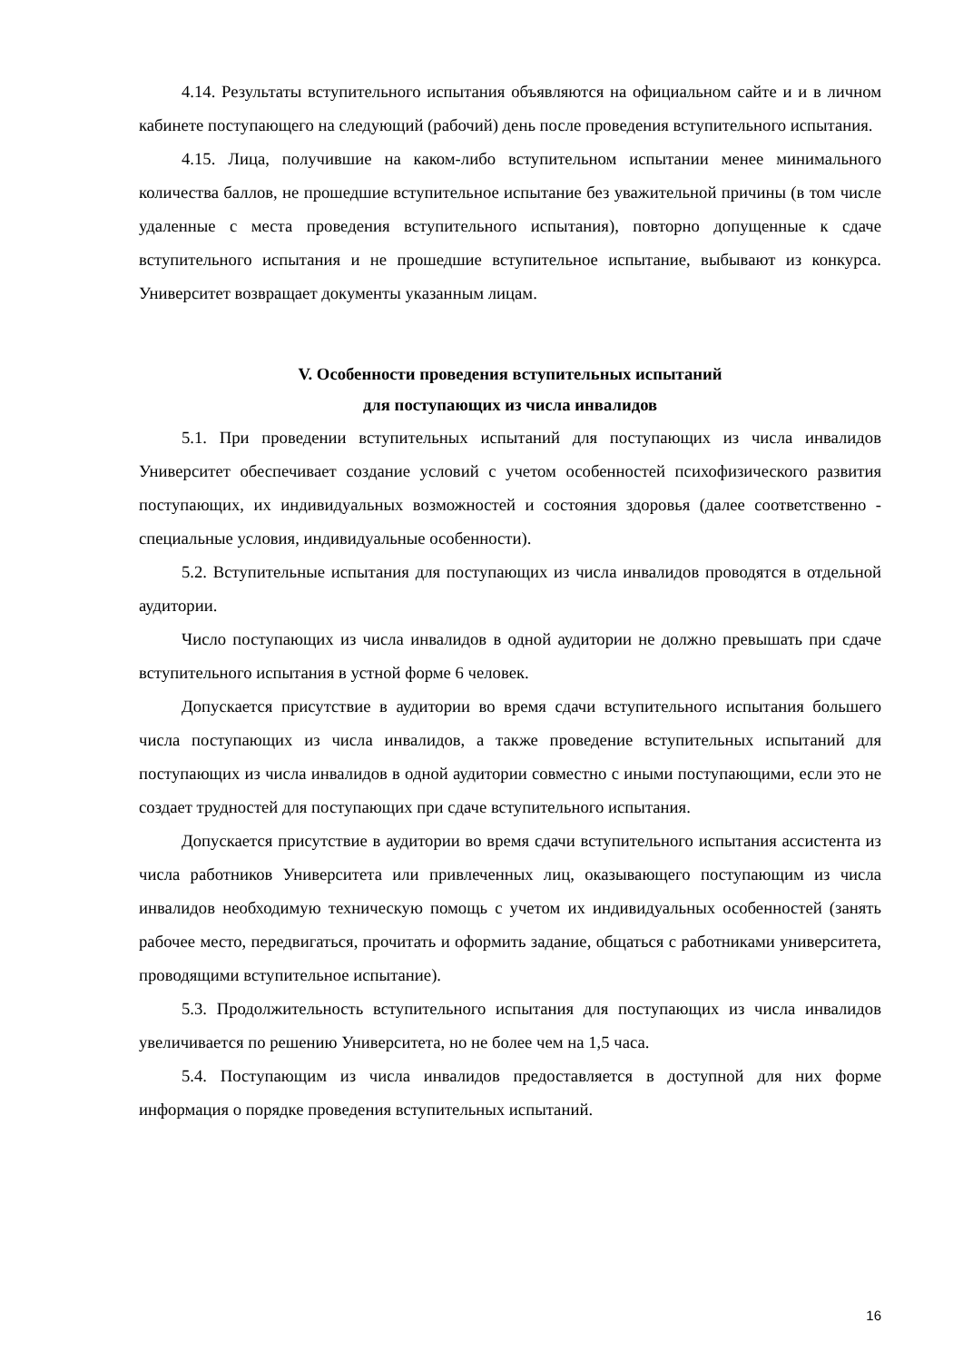4.14. Результаты вступительного испытания объявляются на официальном сайте и и в личном кабинете поступающего на следующий (рабочий) день после проведения вступительного испытания.
4.15. Лица, получившие на каком-либо вступительном испытании менее минимального количества баллов, не прошедшие вступительное испытание без уважительной причины (в том числе удаленные с места проведения вступительного испытания), повторно допущенные к сдаче вступительного испытания и не прошедшие вступительное испытание, выбывают из конкурса. Университет возвращает документы указанным лицам.
V. Особенности проведения вступительных испытаний
для поступающих из числа инвалидов
5.1. При проведении вступительных испытаний для поступающих из числа инвалидов Университет обеспечивает создание условий с учетом особенностей психофизического развития поступающих, их индивидуальных возможностей и состояния здоровья (далее соответственно - специальные условия, индивидуальные особенности).
5.2. Вступительные испытания для поступающих из числа инвалидов проводятся в отдельной аудитории.
Число поступающих из числа инвалидов в одной аудитории не должно превышать при сдаче вступительного испытания в устной форме 6 человек.
Допускается присутствие в аудитории во время сдачи вступительного испытания большего числа поступающих из числа инвалидов, а также проведение вступительных испытаний для поступающих из числа инвалидов в одной аудитории совместно с иными поступающими, если это не создает трудностей для поступающих при сдаче вступительного испытания.
Допускается присутствие в аудитории во время сдачи вступительного испытания ассистента из числа работников Университета или привлеченных лиц, оказывающего поступающим из числа инвалидов необходимую техническую помощь с учетом их индивидуальных особенностей (занять рабочее место, передвигаться, прочитать и оформить задание, общаться с работниками университета, проводящими вступительное испытание).
5.3. Продолжительность вступительного испытания для поступающих из числа инвалидов увеличивается по решению Университета, но не более чем на 1,5 часа.
5.4. Поступающим из числа инвалидов предоставляется в доступной для них форме информация о порядке проведения вступительных испытаний.
16